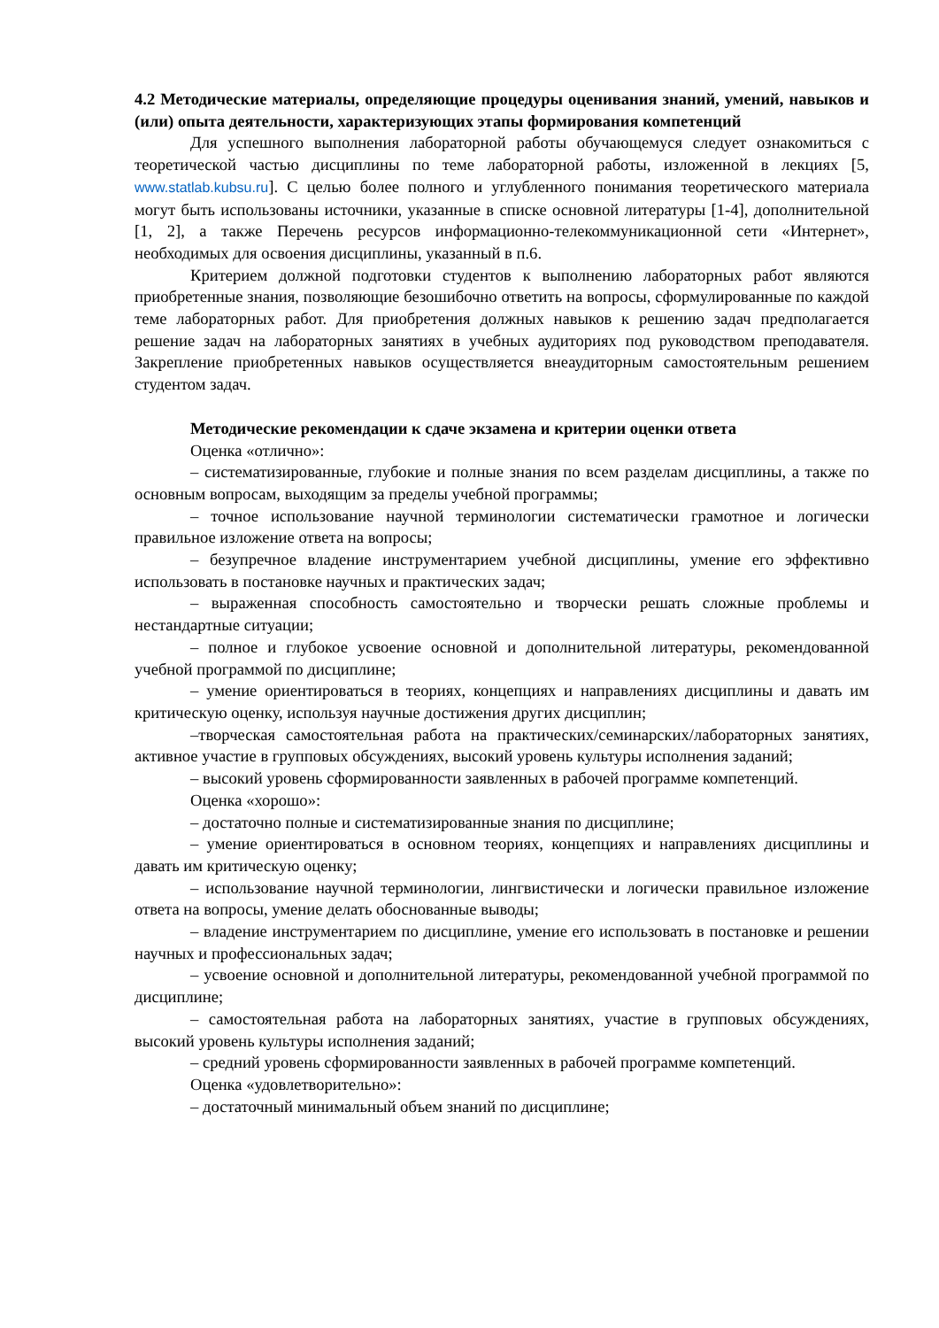4.2 Методические материалы, определяющие процедуры оценивания знаний, умений, навыков и (или) опыта деятельности, характеризующих этапы формирования компетенций
Для успешного выполнения лабораторной работы обучающемуся следует ознакомиться с теоретической частью дисциплины по теме лабораторной работы, изложенной в лекциях [5, www.statlab.kubsu.ru]. С целью более полного и углубленного понимания теоретического материала могут быть использованы источники, указанные в списке основной литературы [1-4], дополнительной [1, 2], а также Перечень ресурсов информационно-телекоммуникационной сети «Интернет», необходимых для освоения дисциплины, указанный в п.6.
Критерием должной подготовки студентов к выполнению лабораторных работ являются приобретенные знания, позволяющие безошибочно ответить на вопросы, сформулированные по каждой теме лабораторных работ. Для приобретения должных навыков к решению задач предполагается решение задач на лабораторных занятиях в учебных аудиториях под руководством преподавателя. Закрепление приобретенных навыков осуществляется внеаудиторным самостоятельным решением студентом задач.
Методические рекомендации к сдаче экзамена и критерии оценки ответа
Оценка «отлично»:
– систематизированные, глубокие и полные знания по всем разделам дисциплины, а также по основным вопросам, выходящим за пределы учебной программы;
– точное использование научной терминологии систематически грамотное и логически правильное изложение ответа на вопросы;
– безупречное владение инструментарием учебной дисциплины, умение его эффективно использовать в постановке научных и практических задач;
– выраженная способность самостоятельно и творчески решать сложные проблемы и нестандартные ситуации;
– полное и глубокое усвоение основной и дополнительной литературы, рекомендованной учебной программой по дисциплине;
– умение ориентироваться в теориях, концепциях и направлениях дисциплины и давать им критическую оценку, используя научные достижения других дисциплин;
–творческая самостоятельная работа на практических/семинарских/лабораторных занятиях, активное участие в групповых обсуждениях, высокий уровень культуры исполнения заданий;
– высокий уровень сформированности заявленных в рабочей программе компетенций.
Оценка «хорошо»:
– достаточно полные и систематизированные знания по дисциплине;
– умение ориентироваться в основном теориях, концепциях и направлениях дисциплины и давать им критическую оценку;
– использование научной терминологии, лингвистически и логически правильное изложение ответа на вопросы, умение делать обоснованные выводы;
– владение инструментарием по дисциплине, умение его использовать в постановке и решении научных и профессиональных задач;
– усвоение основной и дополнительной литературы, рекомендованной учебной программой по дисциплине;
– самостоятельная работа на лабораторных занятиях, участие в групповых обсуждениях, высокий уровень культуры исполнения заданий;
– средний уровень сформированности заявленных в рабочей программе компетенций.
Оценка «удовлетворительно»:
– достаточный минимальный объем знаний по дисциплине;